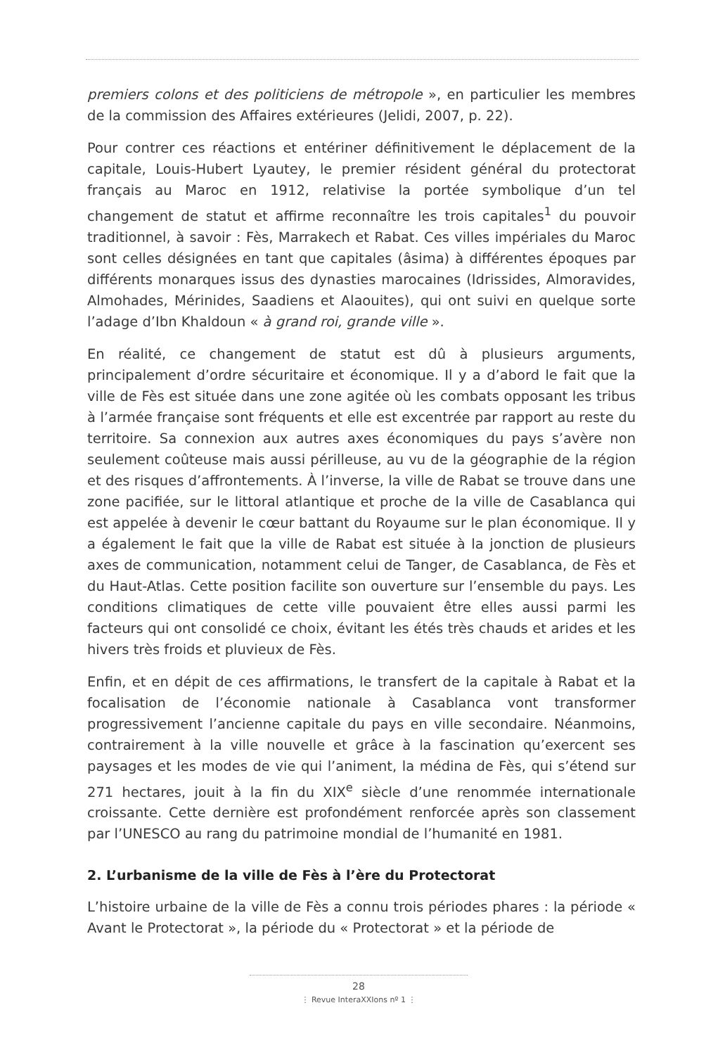premiers colons et des politiciens de métropole », en particulier les membres de la commission des Affaires extérieures (Jelidi, 2007, p. 22).
Pour contrer ces réactions et entériner définitivement le déplacement de la capitale, Louis-Hubert Lyautey, le premier résident général du protectorat français au Maroc en 1912, relativise la portée symbolique d’un tel changement de statut et affirme reconnaître les trois capitales<sup>1</sup> du pouvoir traditionnel, à savoir : Fès, Marrakech et Rabat. Ces villes impériales du Maroc sont celles désignées en tant que capitales (âsima) à différentes époques par différents monarques issus des dynasties marocaines (Idrissides, Almoravides, Almohades, Mérinides, Saadiens et Alaouites), qui ont suivi en quelque sorte l’adage d’Ibn Khaldoun « à grand roi, grande ville ».
En réalité, ce changement de statut est dû à plusieurs arguments, principalement d’ordre sécuritaire et économique. Il y a d’abord le fait que la ville de Fès est située dans une zone agitée où les combats opposant les tribus à l’armée française sont fréquents et elle est excentrée par rapport au reste du territoire. Sa connexion aux autres axes économiques du pays s’avère non seulement coûteuse mais aussi périlleuse, au vu de la géographie de la région et des risques d’affrontements. À l’inverse, la ville de Rabat se trouve dans une zone pacifiée, sur le littoral atlantique et proche de la ville de Casablanca qui est appelée à devenir le cœur battant du Royaume sur le plan économique. Il y a également le fait que la ville de Rabat est située à la jonction de plusieurs axes de communication, notamment celui de Tanger, de Casablanca, de Fès et du Haut-Atlas. Cette position facilite son ouverture sur l’ensemble du pays. Les conditions climatiques de cette ville pouvaient être elles aussi parmi les facteurs qui ont consolidé ce choix, évitant les étés très chauds et arides et les hivers très froids et pluvieux de Fès.
Enfin, et en dépit de ces affirmations, le transfert de la capitale à Rabat et la focalisation de l’économie nationale à Casablanca vont transformer progressivement l’ancienne capitale du pays en ville secondaire. Néanmoins, contrairement à la ville nouvelle et grâce à la fascination qu’exercent ses paysages et les modes de vie qui l’animent, la médina de Fès, qui s’étend sur 271 hectares, jouit à la fin du XIX<sup>e</sup> siècle d’une renommée internationale croissante. Cette dernière est profondément renforcée après son classement par l’UNESCO au rang du patrimoine mondial de l’humanité en 1981.
2. L’urbanisme de la ville de Fès à l’ère du Protectorat
L’histoire urbaine de la ville de Fès a connu trois périodes phares : la période « Avant le Protectorat », la période du « Protectorat » et la période de
28
⋮ Revue InteraXXIons nº 1 ⋮